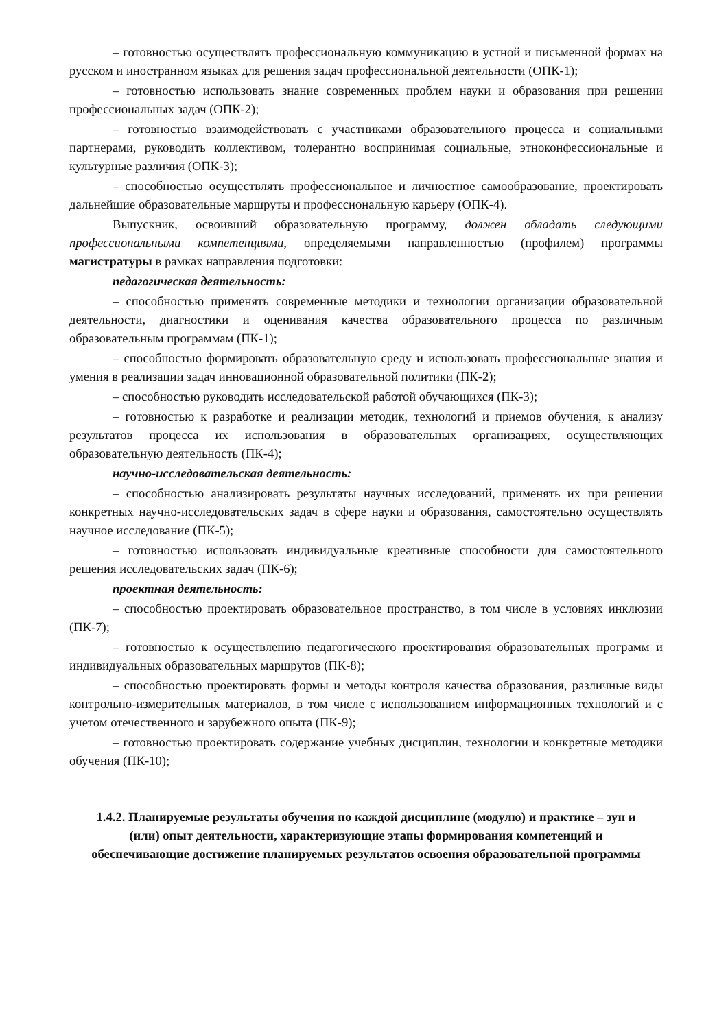– готовностью осуществлять профессиональную коммуникацию в устной и письменной формах на русском и иностранном языках для решения задач профессиональной деятельности (ОПК-1);
– готовностью использовать знание современных проблем науки и образования при решении профессиональных задач (ОПК-2);
– готовностью взаимодействовать с участниками образовательного процесса и социальными партнерами, руководить коллективом, толерантно воспринимая социальные, этноконфессиональные и культурные различия (ОПК-3);
– способностью осуществлять профессиональное и личностное самообразование, проектировать дальнейшие образовательные маршруты и профессиональную карьеру (ОПК-4).
Выпускник, освоивший образовательную программу, должен обладать следующими профессиональными компетенциями, определяемыми направленностью (профилем) программы магистратуры в рамках направления подготовки:
педагогическая деятельность:
– способностью применять современные методики и технологии организации образовательной деятельности, диагностики и оценивания качества образовательного процесса по различным образовательным программам (ПК-1);
– способностью формировать образовательную среду и использовать профессиональные знания и умения в реализации задач инновационной образовательной политики (ПК-2);
– способностью руководить исследовательской работой обучающихся (ПК-3);
– готовностью к разработке и реализации методик, технологий и приемов обучения, к анализу результатов процесса их использования в образовательных организациях, осуществляющих образовательную деятельность (ПК-4);
научно-исследовательская деятельность:
– способностью анализировать результаты научных исследований, применять их при решении конкретных научно-исследовательских задач в сфере науки и образования, самостоятельно осуществлять научное исследование (ПК-5);
– готовностью использовать индивидуальные креативные способности для самостоятельного решения исследовательских задач (ПК-6);
проектная деятельность:
– способностью проектировать образовательное пространство, в том числе в условиях инклюзии (ПК-7);
– готовностью к осуществлению педагогического проектирования образовательных программ и индивидуальных образовательных маршрутов (ПК-8);
– способностью проектировать формы и методы контроля качества образования, различные виды контрольно-измерительных материалов, в том числе с использованием информационных технологий и с учетом отечественного и зарубежного опыта (ПК-9);
– готовностью проектировать содержание учебных дисциплин, технологии и конкретные методики обучения (ПК-10);
1.4.2. Планируемые результаты обучения по каждой дисциплине (модулю) и практике – зун и (или) опыт деятельности, характеризующие этапы формирования компетенций и обеспечивающие достижение планируемых результатов освоения образовательной программы